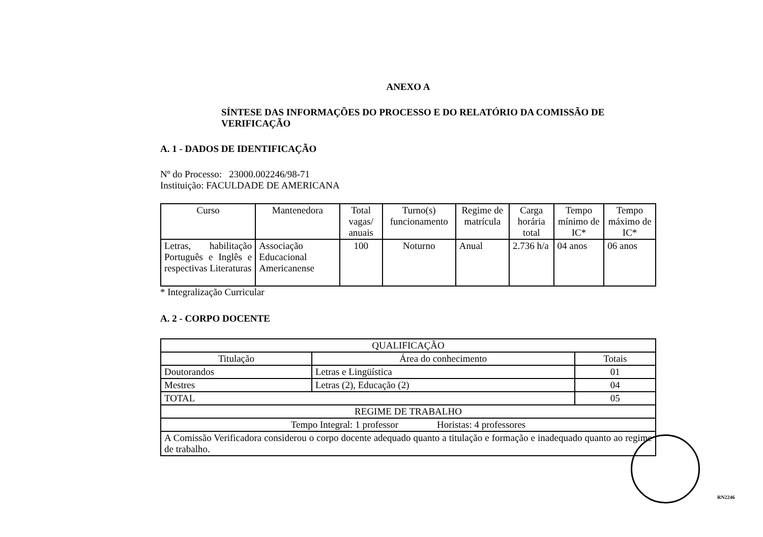ANEXO A
SÍNTESE DAS INFORMAÇÕES DO PROCESSO E DO RELATÓRIO DA COMISSÃO DE VERIFICAÇÃO
A. 1 - DADOS DE IDENTIFICAÇÃO
Nº do Processo: 23000.002246/98-71
Instituição: FACULDADE DE AMERICANA
| Curso | Mantenedora | Total vagas/ anuais | Turno(s) funcionamento | Regime de matrícula | Carga horária total | Tempo mínimo de IC* | Tempo máximo de IC* |
| --- | --- | --- | --- | --- | --- | --- | --- |
| Letras, habilitação Português e Inglês e respectivas Literaturas | Associação Educacional Americanense | 100 | Noturno | Anual | 2.736 h/a | 04 anos | 06 anos |
* Integralização Curricular
A. 2 - CORPO DOCENTE
| QUALIFICAÇÃO | | |
| Titulação | Área do conhecimento | Totais |
| Doutorandos | Letras e Lingüística | 01 |
| Mestres | Letras (2), Educação (2) | 04 |
| TOTAL | | 05 |
| REGIME DE TRABALHO | | |
| Tempo Integral: 1 professor Horistas: 4 professores | | |
| A Comissão Verificadora considerou o corpo docente adequado quanto a titulação e formação e inadequado quanto ao regime de trabalho. | | |
RN2246